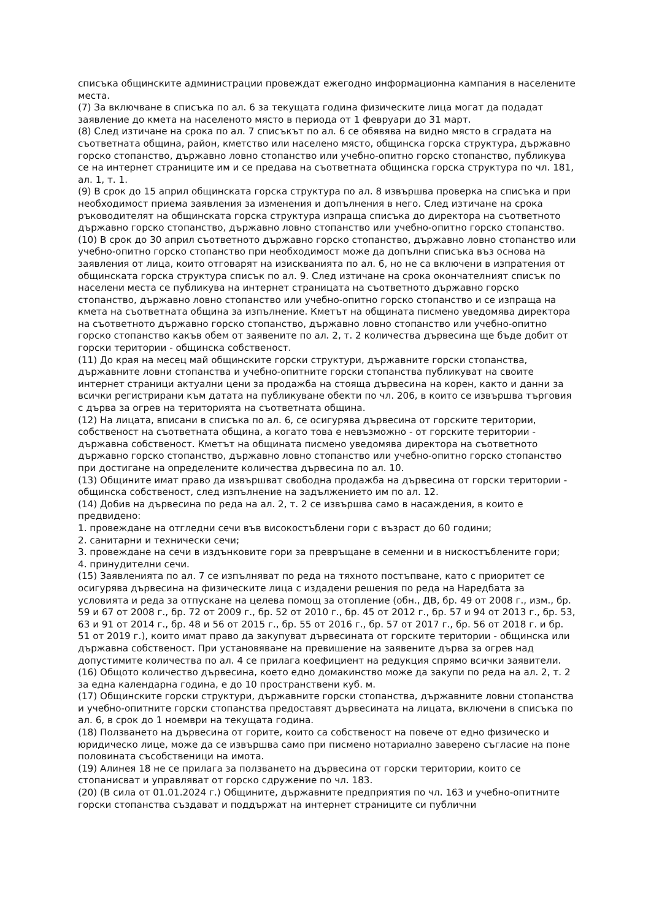списъка общинските администрации провеждат ежегодно информационна кампания в населените места.
(7) За включване в списъка по ал. 6 за текущата година физическите лица могат да подадат заявление до кмета на населеното място в периода от 1 февруари до 31 март.
(8) След изтичане на срока по ал. 7 списъкът по ал. 6 се обявява на видно място в сградата на съответната община, район, кметство или населено място, общинска горска структура, държавно горско стопанство, държавно ловно стопанство или учебно-опитно горско стопанство, публикува се на интернет страниците им и се предава на съответната общинска горска структура по чл. 181, ал. 1, т. 1.
(9) В срок до 15 април общинската горска структура по ал. 8 извършва проверка на списъка и при необходимост приема заявления за изменения и допълнения в него. След изтичане на срока ръководителят на общинската горска структура изпраща списъка до директора на съответното държавно горско стопанство, държавно ловно стопанство или учебно-опитно горско стопанство.
(10) В срок до 30 април съответното държавно горско стопанство, държавно ловно стопанство или учебно-опитно горско стопанство при необходимост може да допълни списъка въз основа на заявления от лица, които отговарят на изискванията по ал. 6, но не са включени в изпратения от общинската горска структура списък по ал. 9. След изтичане на срока окончателният списък по населени места се публикува на интернет страницата на съответното държавно горско стопанство, държавно ловно стопанство или учебно-опитно горско стопанство и се изпраща на кмета на съответната община за изпълнение. Кметът на общината писмено уведомява директора на съответното държавно горско стопанство, държавно ловно стопанство или учебно-опитно горско стопанство какъв обем от заявените по ал. 2, т. 2 количества дървесина ще бъде добит от горски територии - общинска собственост.
(11) До края на месец май общинските горски структури, държавните горски стопанства, държавните ловни стопанства и учебно-опитните горски стопанства публикуват на своите интернет страници актуални цени за продажба на стояща дървесина на корен, както и данни за всички регистрирани към датата на публикуване обекти по чл. 206, в които се извършва търговия с дърва за огрев на територията на съответната община.
(12) На лицата, вписани в списъка по ал. 6, се осигурява дървесина от горските територии, собственост на съответната община, а когато това е невъзможно - от горските територии - държавна собственост. Кметът на общината писмено уведомява директора на съответното държавно горско стопанство, държавно ловно стопанство или учебно-опитно горско стопанство при достигане на определените количества дървесина по ал. 10.
(13) Общините имат право да извършват свободна продажба на дървесина от горски територии - общинска собственост, след изпълнение на задължението им по ал. 12.
(14) Добив на дървесина по реда на ал. 2, т. 2 се извършва само в насаждения, в които е предвидено:
1. провеждане на отгледни сечи във високостъблени гори с възраст до 60 години;
2. санитарни и технически сечи;
3. провеждане на сечи в издънковите гори за превръщане в семенни и в нискостъблените гори;
4. принудителни сечи.
(15) Заявленията по ал. 7 се изпълняват по реда на тяхното постъпване, като с приоритет се осигурява дървесина на физическите лица с издадени решения по реда на Наредбата за условията и реда за отпускане на целева помощ за отопление (обн., ДВ, бр. 49 от 2008 г., изм., бр. 59 и 67 от 2008 г., бр. 72 от 2009 г., бр. 52 от 2010 г., бр. 45 от 2012 г., бр. 57 и 94 от 2013 г., бр. 53, 63 и 91 от 2014 г., бр. 48 и 56 от 2015 г., бр. 55 от 2016 г., бр. 57 от 2017 г., бр. 56 от 2018 г. и бр. 51 от 2019 г.), които имат право да закупуват дървесината от горските територии - общинска или държавна собственост. При установяване на превишение на заявените дърва за огрев над допустимите количества по ал. 4 се прилага коефициент на редукция спрямо всички заявители.
(16) Общото количество дървесина, което едно домакинство може да закупи по реда на ал. 2, т. 2 за една календарна година, е до 10 пространствени куб. м.
(17) Общинските горски структури, държавните горски стопанства, държавните ловни стопанства и учебно-опитните горски стопанства предоставят дървесината на лицата, включени в списъка по ал. 6, в срок до 1 ноември на текущата година.
(18) Ползването на дървесина от горите, които са собственост на повече от едно физическо и юридическо лице, може да се извършва само при писмено нотариално заверено съгласие на поне половината съсобственици на имота.
(19) Алинея 18 не се прилага за ползването на дървесина от горски територии, които се стопанисват и управляват от горско сдружение по чл. 183.
(20) (В сила от 01.01.2024 г.) Общините, държавните предприятия по чл. 163 и учебно-опитните горски стопанства създават и поддържат на интернет страниците си публични